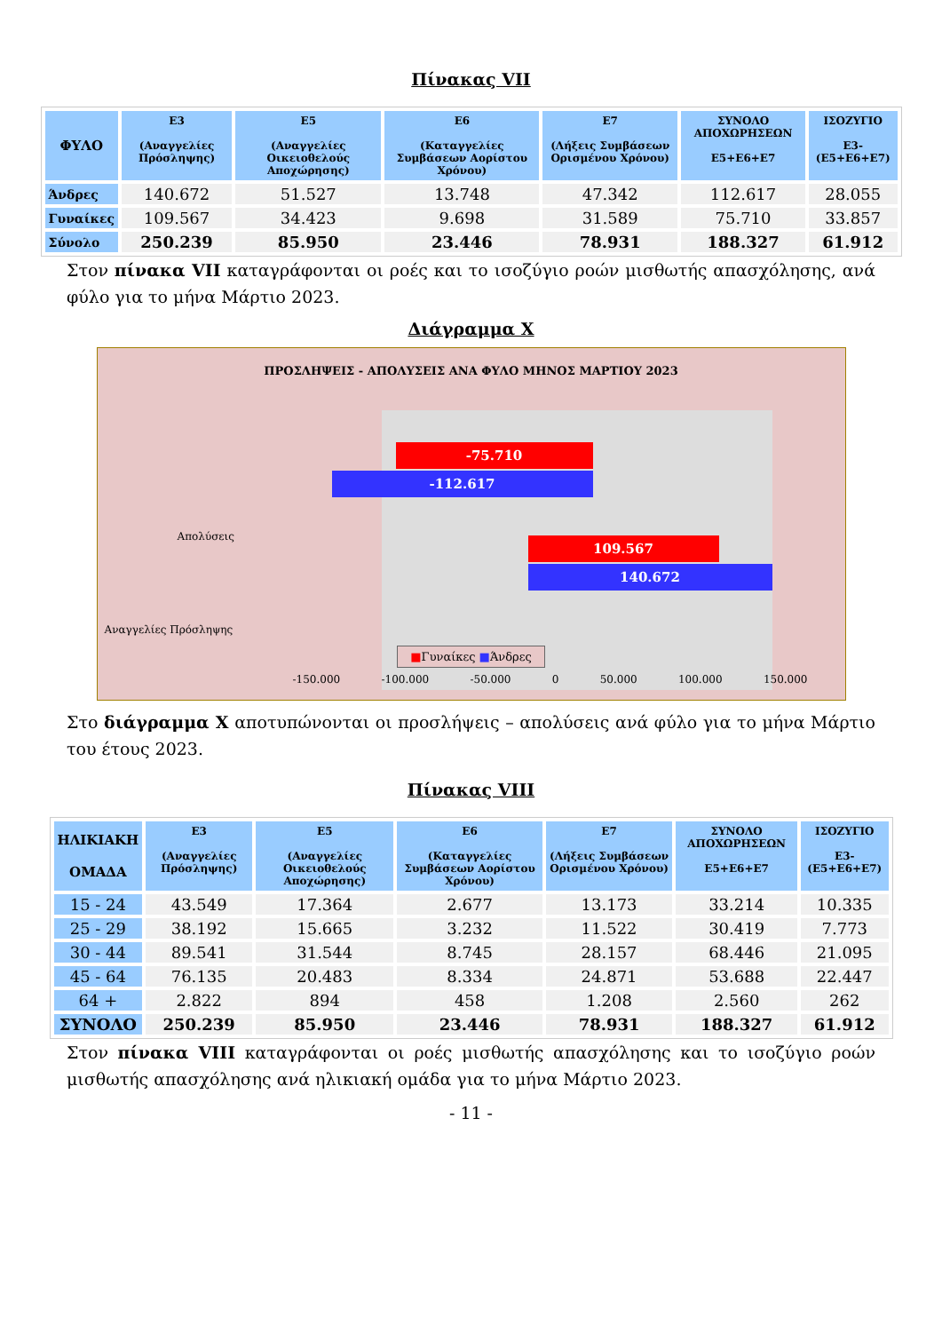Πίνακας VII
| ΦΥΛΟ | Ε3 (Αναγγελίες Πρόσληψης) | Ε5 (Αναγγελίες Οικειοθελούς Αποχώρησης) | Ε6 (Καταγγελίες Συμβάσεων Αορίστου Χρόνου) | Ε7 (Λήξεις Συμβάσεων Ορισμένου Χρόνου) | ΣΥΝΟΛΟ ΑΠΟΧΩΡΗΣΕΩΝ Ε5+Ε6+Ε7 | ΙΣΟΖΥΓΙΟ Ε3-(Ε5+Ε6+Ε7) |
| --- | --- | --- | --- | --- | --- | --- |
| Άνδρες | 140.672 | 51.527 | 13.748 | 47.342 | 112.617 | 28.055 |
| Γυναίκες | 109.567 | 34.423 | 9.698 | 31.589 | 75.710 | 33.857 |
| Σύνολο | 250.239 | 85.950 | 23.446 | 78.931 | 188.327 | 61.912 |
Στον πίνακα VII καταγράφονται οι ροές και το ισοζύγιο ροών μισθωτής απασχόλησης, ανά φύλο για το μήνα Μάρτιο 2023.
Διάγραμμα Χ
ΠΡΟΣΛΗΨΕΙΣ - ΑΠΟΛΥΣΕΙΣ ΑΝΑ ΦΥΛΟ ΜΗΝΟΣ ΜΑΡΤΙΟΥ 2023
Απολύσεις
Αναγγελίες Πρόσληψης
-75.710
-112.617
109.567
140.672
-150.000 -100.000 -50.000 0 50.000 100.000 150.000
■Γυναίκες ■Άνδρες
Στο διάγραμμα Χ αποτυπώνονται οι προσλήψεις – απολύσεις ανά φύλο για το μήνα Μάρτιο του έτους 2023.
Πίνακας VIII
| ΗΛΙΚΙΑΚΗ ΟΜΑΔΑ | Ε3 (Αναγγελίες Πρόσληψης) | Ε5 (Αναγγελίες Οικειοθελούς Αποχώρησης) | Ε6 (Καταγγελίες Συμβάσεων Αορίστου Χρόνου) | Ε7 (Λήξεις Συμβάσεων Ορισμένου Χρόνου) | ΣΥΝΟΛΟ ΑΠΟΧΩΡΗΣΕΩΝ Ε5+Ε6+Ε7 | ΙΣΟΖΥΓΙΟ Ε3-(Ε5+Ε6+Ε7) |
| --- | --- | --- | --- | --- | --- | --- |
| 15 - 24 | 43.549 | 17.364 | 2.677 | 13.173 | 33.214 | 10.335 |
| 25 - 29 | 38.192 | 15.665 | 3.232 | 11.522 | 30.419 | 7.773 |
| 30 - 44 | 89.541 | 31.544 | 8.745 | 28.157 | 68.446 | 21.095 |
| 45 - 64 | 76.135 | 20.483 | 8.334 | 24.871 | 53.688 | 22.447 |
| 64 + | 2.822 | 894 | 458 | 1.208 | 2.560 | 262 |
| ΣΥΝΟΛΟ | 250.239 | 85.950 | 23.446 | 78.931 | 188.327 | 61.912 |
Στον πίνακα VIII καταγράφονται οι ροές μισθωτής απασχόλησης και το ισοζύγιο ροών μισθωτής απασχόλησης ανά ηλικιακή ομάδα για το μήνα Μάρτιο 2023.
- 11 -